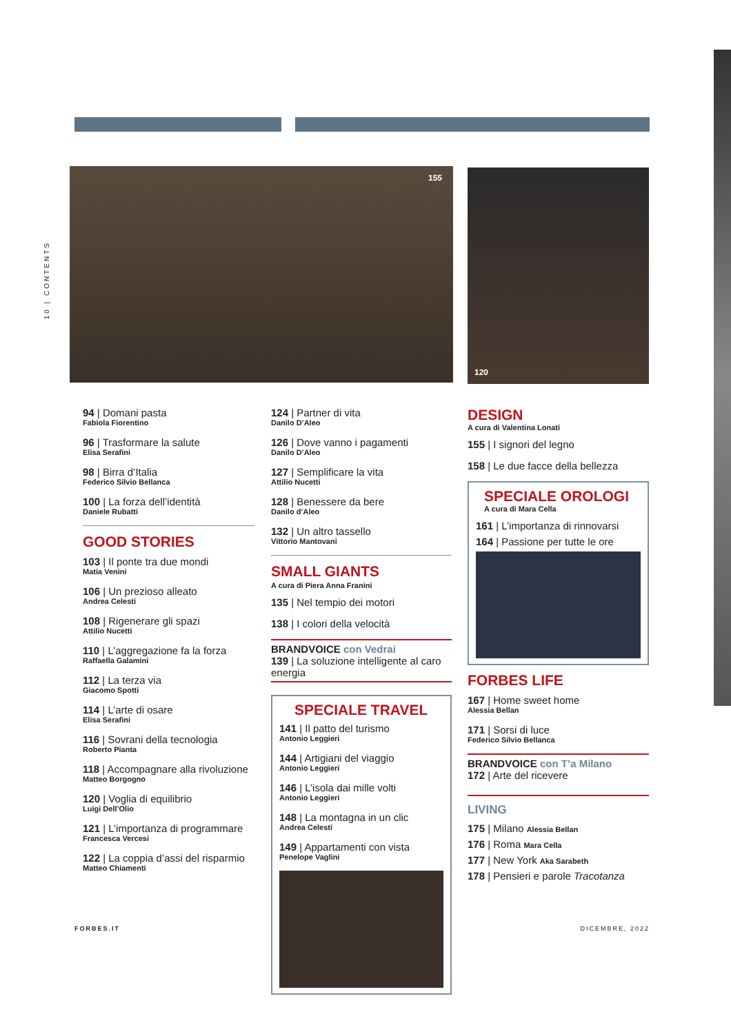10 | CONTENTS
155 120
94 | Domani pasta
Fabiola Fiorentino
96 | Trasformare la salute
Elisa Serafini
98 | Birra d’Italia
Federico Silvio Bellanca
100 | La forza dell’identità
Daniele Rubatti
GOOD STORIES
103 | Il ponte tra due mondi
Matia Venini
106 | Un prezioso alleato
Andrea Celesti
108 | Rigenerare gli spazi
Attilio Nucetti
110 | L’aggregazione fa la forza
Raffaella Galamini
112 | La terza via
Giacomo Spotti
114 | L’arte di osare
Elisa Serafini
116 | Sovrani della tecnologia
Roberto Pianta
118 | Accompagnare alla rivoluzione
Matteo Borgogno
120 | Voglia di equilibrio
Luigi Dell’Olio
121 | L’importanza di programmare
Francesca Vercesi
122 | La coppia d’assi del risparmio
Matteo Chiamenti
124 | Partner di vita
Danilo D’Aleo
126 | Dove vanno i pagamenti
Danilo D’Aleo
127 | Semplificare la vita
Attilio Nucetti
128 | Benessere da bere
Danilo d’Aleo
132 | Un altro tassello
Vittorio Mantovani
SMALL GIANTS
A cura di Piera Anna Franini
135 | Nel tempio dei motori
138 | I colori della velocità
BRANDVOICE con Vedrai
139 | La soluzione intelligente al caro energia
SPECIALE TRAVEL
141 | Il patto del turismo
Antonio Leggieri
144 | Artigiani del viaggio
Antonio Leggieri
146 | L’isola dai mille volti
Antonio Leggieri
148 | La montagna in un clic
Andrea Celesti
149 | Appartamenti con vista
Penelope Vaglini
DESIGN
A cura di Valentina Lonati
155 | I signori del legno
158 | Le due facce della bellezza
SPECIALE OROLOGI
A cura di Mara Cella
161 | L’importanza di rinnovarsi
164 | Passione per tutte le ore
FORBES LIFE
167 | Home sweet home
Alessia Bellan
171 | Sorsi di luce
Federico Silvio Bellanca
BRANDVOICE con T’a Milano
172 | Arte del ricevere
LIVING
175 | Milano Alessia Bellan
176 | Roma Mara Cella
177 | New York Aka Sarabeth
178 | Pensieri e parole Tracotanza
FORBES.IT DICEMBRE, 2022